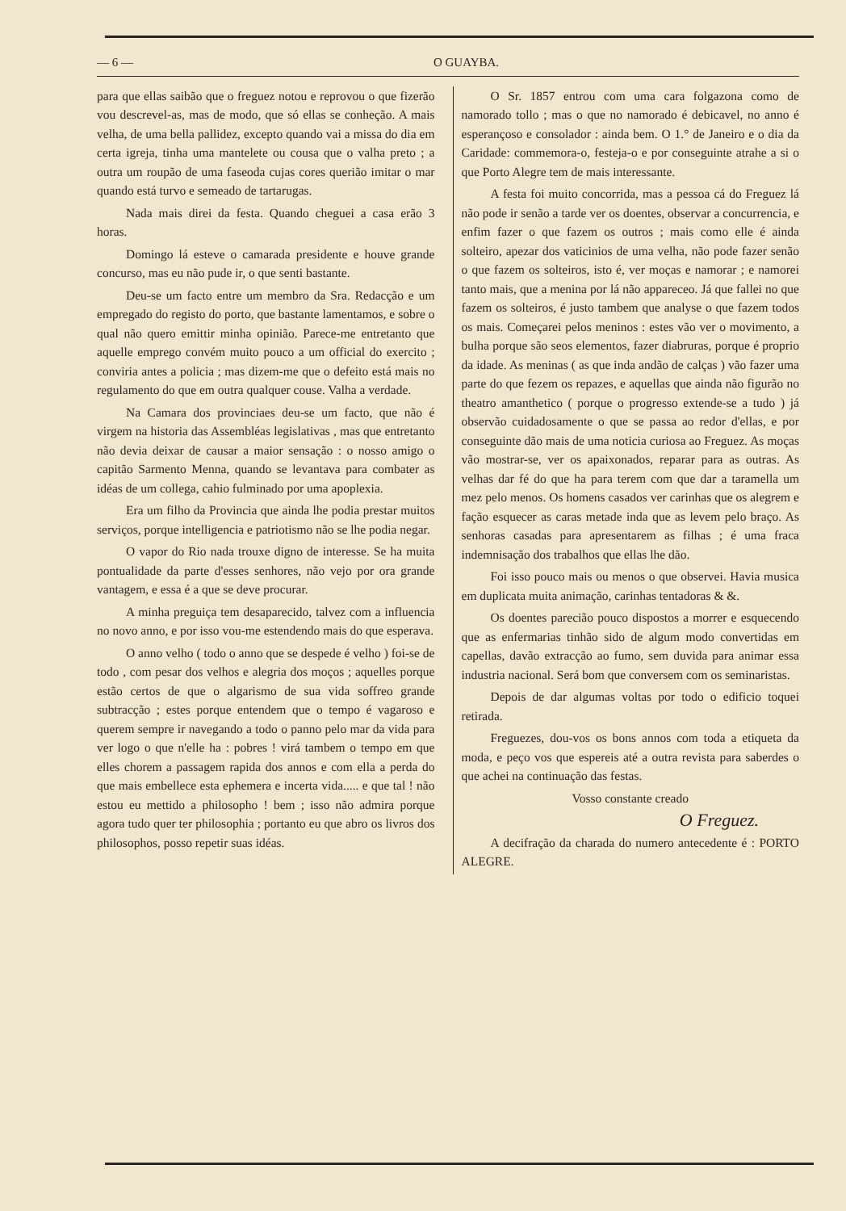— 6 — O GUAYBA.
para que ellas saibão que o freguez notou e reprovou o que fizerão vou descrevel-as, mas de modo, que só ellas se conheção. A mais velha, de uma bella pallidez, excepto quando vai a missa do dia em certa igreja, tinha uma mantelete ou cousa que o valha preto ; a outra um roupão de uma faseoda cujas cores querião imitar o mar quando está turvo e semeado de tartarugas.
Nada mais direi da festa. Quando cheguei a casa erão 3 horas.
Domingo lá esteve o camarada presidente e houve grande concurso, mas eu não pude ir, o que senti bastante.
Deu-se um facto entre um membro da Sra. Redacção e um empregado do registo do porto, que bastante lamentamos, e sobre o qual não quero emittir minha opinião. Parece-me entretanto que aquelle emprego convém muito pouco a um official do exercito ; conviria antes a policia ; mas dizem-me que o defeito está mais no regulamento do que em outra qualquer couse. Valha a verdade.
Na Camara dos provinciaes deu-se um facto, que não é virgem na historia das Assembléas legislativas , mas que entretanto não devia deixar de causar a maior sensação : o nosso amigo o capitão Sarmento Menna, quando se levantava para combater as idéas de um collega, cahio fulminado por uma apoplexia.
Era um filho da Provincia que ainda lhe podia prestar muitos serviços, porque intelligencia e patriotismo não se lhe podia negar.
O vapor do Rio nada trouxe digno de interesse. Se ha muita pontualidade da parte d'esses senhores, não vejo por ora grande vantagem, e essa é a que se deve procurar.
A minha preguiça tem desaparecido, talvez com a influencia no novo anno, e por isso vou-me estendendo mais do que esperava.
O anno velho ( todo o anno que se despede é velho ) foi-se de todo , com pesar dos velhos e alegria dos moços ; aquelles porque estão certos de que o algarismo de sua vida soffreo grande subtracção ; estes porque entendem que o tempo é vagaroso e querem sempre ir navegando a todo o panno pelo mar da vida para ver logo o que n'elle ha : pobres ! virá tambem o tempo em que elles chorem a passagem rapida dos annos e com ella a perda do que mais embellece esta ephemera e incerta vida..... e que tal ! não estou eu mettido a philosopho ! bem ; isso não admira porque agora tudo quer ter philosophia ; portanto eu que abro os livros dos philosophos, posso repetir suas idéas.
O Sr. 1857 entrou com uma cara folgazona como de namorado tollo ; mas o que no namorado é debicavel, no anno é esperançoso e consolador : ainda bem. O 1.° de Janeiro e o dia da Caridade: commemora-o, festeja-o e por conseguinte atrahe a si o que Porto Alegre tem de mais interessante.
A festa foi muito concorrida, mas a pessoa cá do Freguez lá não pode ir senão a tarde ver os doentes, observar a concurrencia, e enfim fazer o que fazem os outros ; mais como elle é ainda solteiro, apezar dos vaticinios de uma velha, não pode fazer senão o que fazem os solteiros, isto é, ver moças e namorar ; e namorei tanto mais, que a menina por lá não appareceo. Já que fallei no que fazem os solteiros, é justo tambem que analyse o que fazem todos os mais. Começarei pelos meninos : estes vão ver o movimento, a bulha porque são seos elementos, fazer diabruras, porque é proprio da idade. As meninas ( as que inda andão de calças ) vão fazer uma parte do que fezem os repazes, e aquellas que ainda não figurão no theatro amanthetico ( porque o progresso extende-se a tudo ) já observão cuidadosamente o que se passa ao redor d'ellas, e por conseguinte dão mais de uma noticia curiosa ao Freguez. As moças vão mostrar-se, ver os apaixonados, reparar para as outras. As velhas dar fé do que ha para terem com que dar a taramella um mez pelo menos. Os homens casados ver carinhas que os alegrem e fação esquecer as caras metade inda que as levem pelo braço. As senhoras casadas para apresentarem as filhas ; é uma fraca indemnisação dos trabalhos que ellas lhe dão.
Foi isso pouco mais ou menos o que observei. Havia musica em duplicata muita animação, carinhas tentadoras & &.
Os doentes parecião pouco dispostos a morrer e esquecendo que as enfermarias tinhão sido de algum modo convertidas em capellas, davão extracção ao fumo, sem duvida para animar essa industria nacional. Será bom que conversem com os seminaristas.
Depois de dar algumas voltas por todo o edificio toquei retirada.
Freguezes, dou-vos os bons annos com toda a etiqueta da moda, e peço vos que espereis até a outra revista para saberdes o que achei na continuação das festas.
Vosso constante creado
O Freguez.
A decifração da charada do numero antecedente é : PORTO ALEGRE.